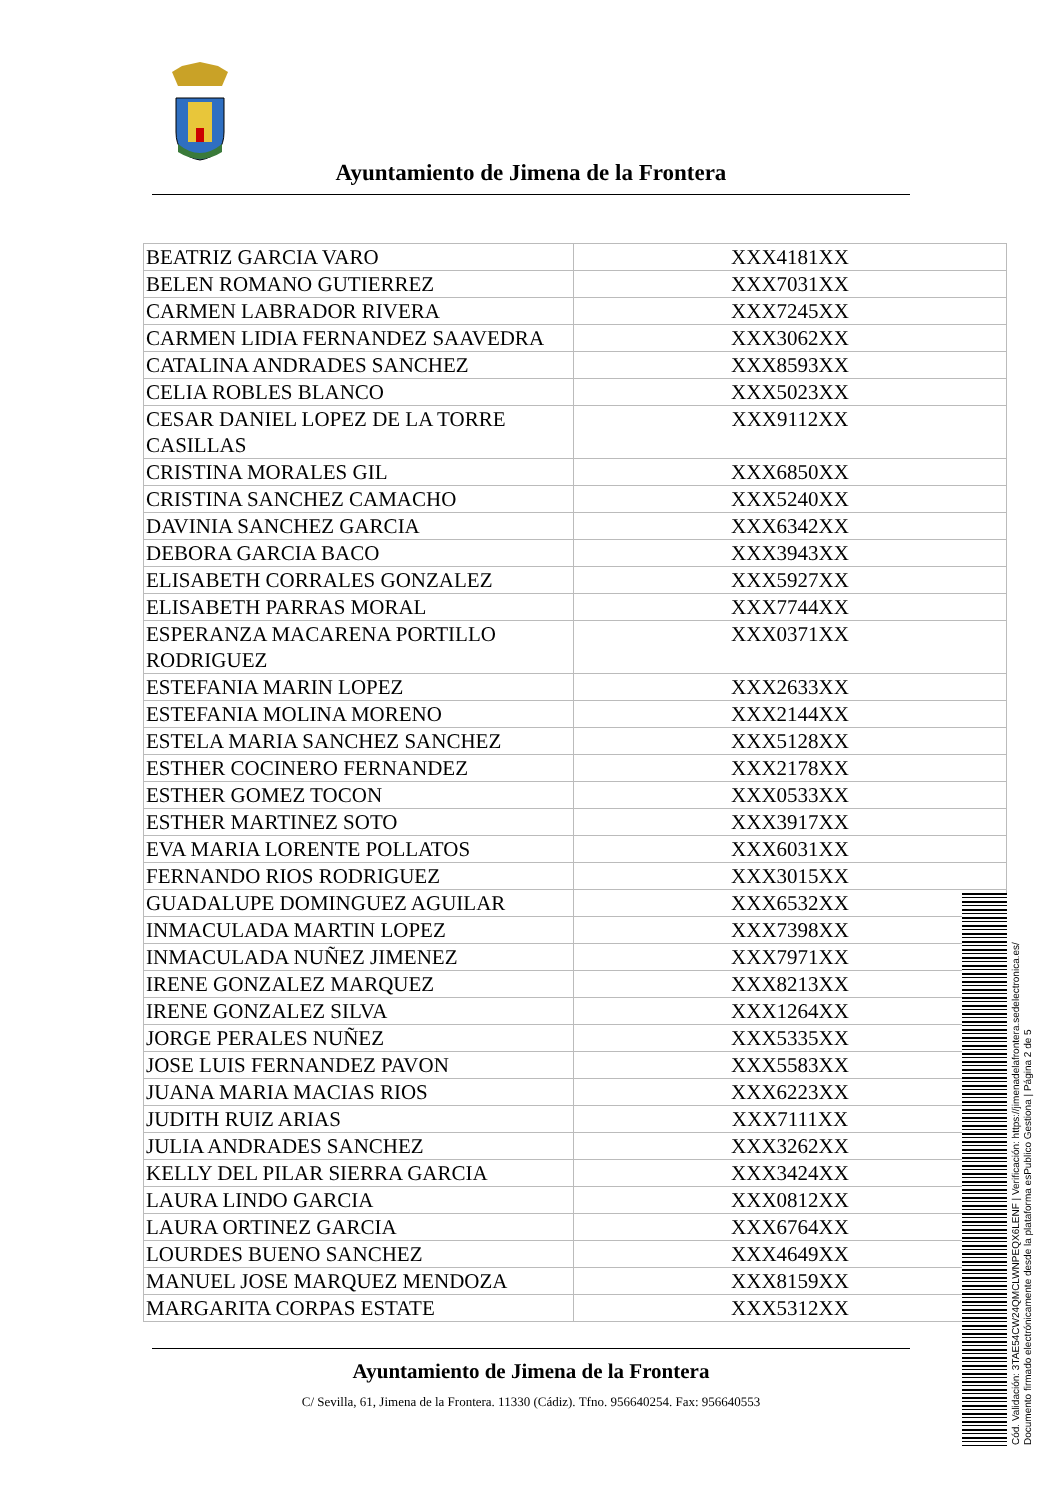Ayuntamiento de Jimena de la Frontera
| BEATRIZ GARCIA VARO | XXX4181XX |
| BELEN ROMANO GUTIERREZ | XXX7031XX |
| CARMEN LABRADOR RIVERA | XXX7245XX |
| CARMEN LIDIA FERNANDEZ SAAVEDRA | XXX3062XX |
| CATALINA ANDRADES SANCHEZ | XXX8593XX |
| CELIA ROBLES BLANCO | XXX5023XX |
| CESAR DANIEL LOPEZ DE LA TORRE CASILLAS | XXX9112XX |
| CRISTINA MORALES GIL | XXX6850XX |
| CRISTINA SANCHEZ CAMACHO | XXX5240XX |
| DAVINIA SANCHEZ GARCIA | XXX6342XX |
| DEBORA GARCIA BACO | XXX3943XX |
| ELISABETH CORRALES GONZALEZ | XXX5927XX |
| ELISABETH PARRAS MORAL | XXX7744XX |
| ESPERANZA MACARENA PORTILLO RODRIGUEZ | XXX0371XX |
| ESTEFANIA MARIN LOPEZ | XXX2633XX |
| ESTEFANIA MOLINA MORENO | XXX2144XX |
| ESTELA MARIA SANCHEZ SANCHEZ | XXX5128XX |
| ESTHER COCINERO FERNANDEZ | XXX2178XX |
| ESTHER GOMEZ TOCON | XXX0533XX |
| ESTHER MARTINEZ SOTO | XXX3917XX |
| EVA MARIA LORENTE POLLATOS | XXX6031XX |
| FERNANDO RIOS RODRIGUEZ | XXX3015XX |
| GUADALUPE DOMINGUEZ AGUILAR | XXX6532XX |
| INMACULADA MARTIN LOPEZ | XXX7398XX |
| INMACULADA NUÑEZ JIMENEZ | XXX7971XX |
| IRENE GONZALEZ MARQUEZ | XXX8213XX |
| IRENE GONZALEZ SILVA | XXX1264XX |
| JORGE PERALES NUÑEZ | XXX5335XX |
| JOSE LUIS FERNANDEZ PAVON | XXX5583XX |
| JUANA MARIA MACIAS RIOS | XXX6223XX |
| JUDITH RUIZ ARIAS | XXX7111XX |
| JULIA ANDRADES SANCHEZ | XXX3262XX |
| KELLY DEL PILAR SIERRA GARCIA | XXX3424XX |
| LAURA LINDO GARCIA | XXX0812XX |
| LAURA ORTINEZ GARCIA | XXX6764XX |
| LOURDES BUENO SANCHEZ | XXX4649XX |
| MANUEL JOSE MARQUEZ MENDOZA | XXX8159XX |
| MARGARITA CORPAS ESTATE | XXX5312XX |
Ayuntamiento de Jimena de la Frontera
C/ Sevilla, 61, Jimena de la Frontera. 11330 (Cádiz). Tfno. 956640254. Fax: 956640553
Cód. Validación: 3TAE54CW24QMCLWNPEQX6LENF | Verificación: https://jimenadelafrontera.sedelectronica.es/
Documento firmado electrónicamente desde la plataforma esPublico Gestiona | Página 2 de 5